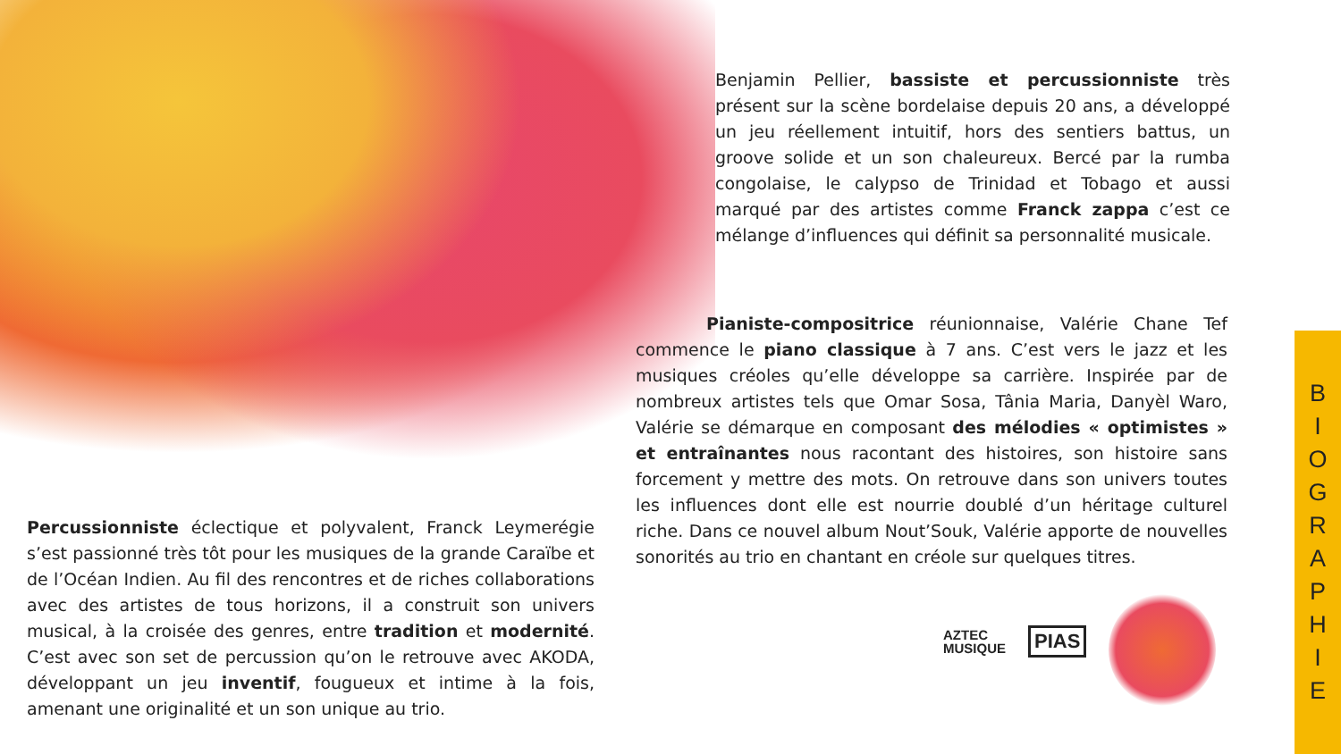Benjamin Pellier, bassiste et percussionniste très présent sur la scène bordelaise depuis 20 ans, a développé un jeu réellement intuitif, hors des sentiers battus, un groove solide et un son chaleureux. Bercé par la rumba congolaise, le calypso de Trinidad et Tobago et aussi marqué par des artistes comme Franck zappa c’est ce mélange d’influences qui définit sa personnalité musicale.
Pianiste-compositrice réunionnaise, Valérie Chane Tef commence le piano classique à 7 ans. C’est vers le jazz et les musiques créoles qu’elle développe sa carrière. Inspirée par de nombreux artistes tels que Omar Sosa, Tânia Maria, Danyèl Waro, Valérie se démarque en composant des mélodies « optimistes » et entraînantes nous racontant des histoires, son histoire sans forcement y mettre des mots. On retrouve dans son univers toutes les influences dont elle est nourrie doublé d’un héritage culturel riche. Dans ce nouvel album Nout’Souk, Valérie apporte de nouvelles sonorités au trio en chantant en créole sur quelques titres.
Percussionniste éclectique et polyvalent, Franck Leymerégie s’est passionné très tôt pour les musiques de la grande Caraïbe et de l’Océan Indien. Au fil des rencontres et de riches collaborations avec des artistes de tous horizons, il a construit son univers musical, à la croisée des genres, entre tradition et modernité. C’est avec son set de percussion qu’on le retrouve avec AKODA, développant un jeu inventif, fougueux et intime à la fois, amenant une originalité et un son unique au trio.
AZTEC
MUSIQUE
PIAS
BIOGRAPHIE